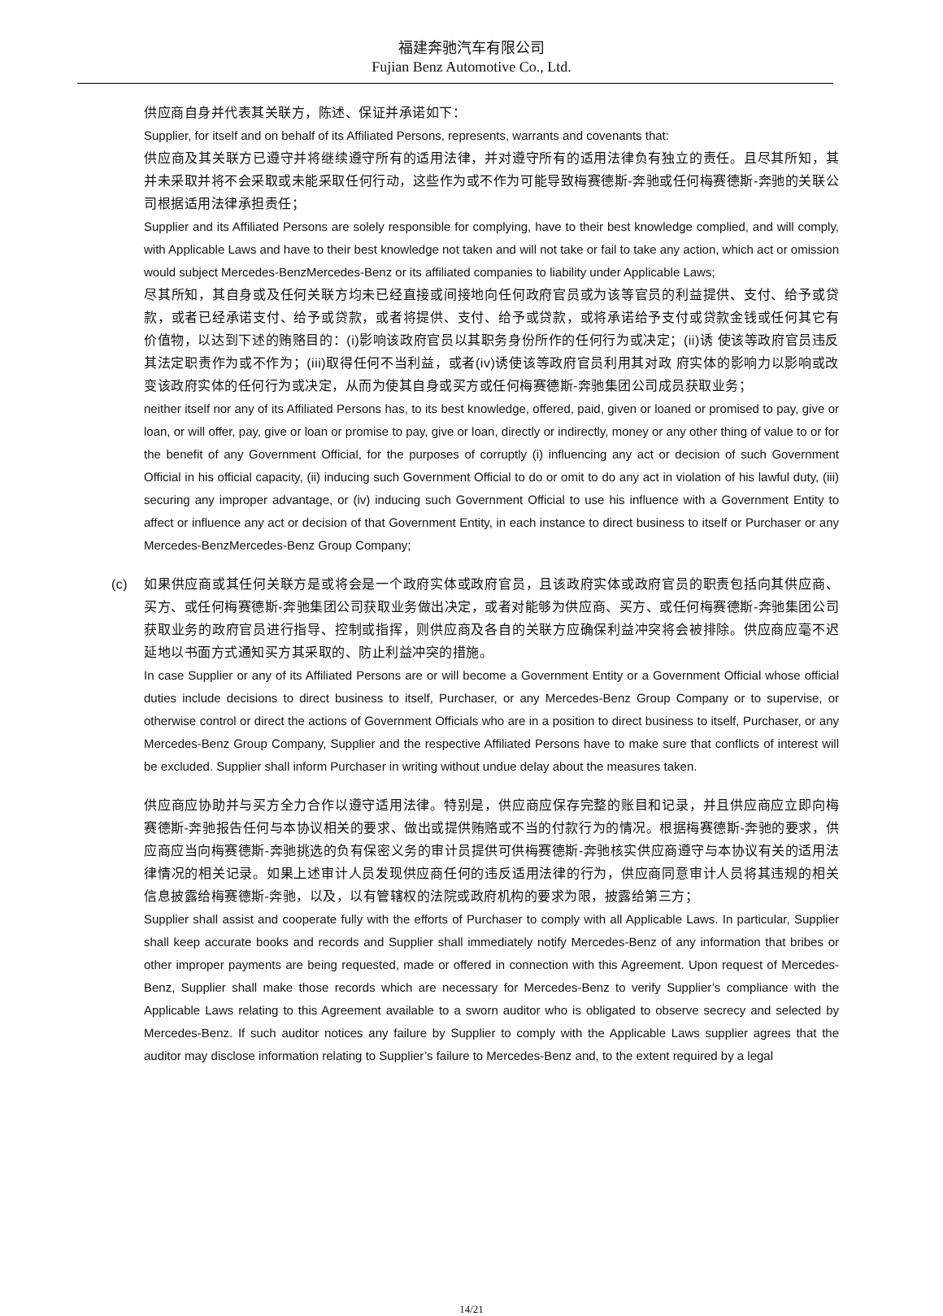福建奔驰汽车有限公司
Fujian Benz Automotive Co., Ltd.
供应商自身并代表其关联方，陈述、保证并承诺如下：
Supplier, for itself and on behalf of its Affiliated Persons, represents, warrants and covenants that:
供应商及其关联方已遵守并将继续遵守所有的适用法律，并对遵守所有的适用法律负有独立的责任。且尽其所知，其并未采取并将不会采取或未能采取任何行动，这些作为或不作为可能导致梅赛德斯-奔驰或任何梅赛德斯-奔驰的关联公司根据适用法律承担责任；
Supplier and its Affiliated Persons are solely responsible for complying, have to their best knowledge complied, and will comply, with Applicable Laws and have to their best knowledge not taken and will not take or fail to take any action, which act or omission would subject Mercedes-BenzMercedes-Benz or its affiliated companies to liability under Applicable Laws;
尽其所知，其自身或及任何关联方均未已经直接或间接地向任何政府官员或为该等官员的利益提供、支付、给予或贷款，或者已经承诺支付、给予或贷款，或者将提供、支付、给予或贷款，或将承诺给予支付或贷款金钱或任何其它有价值物，以达到下述的贿赂目的：(i)影响该政府官员以其职务身份所作的任何行为或决定；(ii)诱 使该等政府官员违反其法定职责作为或不作为；(iii)取得任何不当利益，或者(iv)诱使该等政府官员利用其对政 府实体的影响力以影响或改变该政府实体的任何行为或决定，从而为使其自身或买方或任何梅赛德斯-奔驰集团公司成员获取业务；
neither itself nor any of its Affiliated Persons has, to its best knowledge, offered, paid, given or loaned or promised to pay, give or loan, or will offer, pay, give or loan or promise to pay, give or loan, directly or indirectly, money or any other thing of value to or for the benefit of any Government Official, for the purposes of corruptly (i) influencing any act or decision of such Government Official in his official capacity, (ii) inducing such Government Official to do or omit to do any act in violation of his lawful duty, (iii) securing any improper advantage, or (iv) inducing such Government Official to use his influence with a Government Entity to affect or influence any act or decision of that Government Entity, in each instance to direct business to itself or Purchaser or any Mercedes-BenzMercedes-Benz Group Company;
(c) 如果供应商或其任何关联方是或将会是一个政府实体或政府官员，且该政府实体或政府官员的职责包括向其供应商、买方、或任何梅赛德斯-奔驰集团公司获取业务做出决定，或者对能够为供应商、买方、或任何梅赛德斯-奔驰集团公司获取业务的政府官员进行指导、控制或指挥，则供应商及各自的关联方应确保利益冲突将会被排除。供应商应毫不迟延地以书面方式通知买方其采取的、防止利益冲突的措施。
In case Supplier or any of its Affiliated Persons are or will become a Government Entity or a Government Official whose official duties include decisions to direct business to itself, Purchaser, or any Mercedes-Benz Group Company or to supervise, or otherwise control or direct the actions of Government Officials who are in a position to direct business to itself, Purchaser, or any Mercedes-Benz Group Company, Supplier and the respective Affiliated Persons have to make sure that conflicts of interest will be excluded. Supplier shall inform Purchaser in writing without undue delay about the measures taken.
供应商应协助并与买方全力合作以遵守适用法律。特别是，供应商应保存完整的账目和记录，并且供应商应立即向梅赛德斯-奔驰报告任何与本协议相关的要求、做出或提供贿赂或不当的付款行为的情况。根据梅赛德斯-奔驰的要求，供应商应当向梅赛德斯-奔驰挑选的负有保密义务的审计员提供可供梅赛德斯-奔驰核实供应商遵守与本协议有关的适用法律情况的相关记录。如果上述审计人员发现供应商任何的违反适用法律的行为，供应商同意审计人员将其违规的相关信息披露给梅赛德斯-奔驰，以及，以有管辖权的法院或政府机构的要求为限，披露给第三方；
Supplier shall assist and cooperate fully with the efforts of Purchaser to comply with all Applicable Laws. In particular, Supplier shall keep accurate books and records and Supplier shall immediately notify Mercedes-Benz of any information that bribes or other improper payments are being requested, made or offered in connection with this Agreement. Upon request of Mercedes-Benz, Supplier shall make those records which are necessary for Mercedes-Benz to verify Supplier’s compliance with the Applicable Laws relating to this Agreement available to a sworn auditor who is obligated to observe secrecy and selected by Mercedes-Benz. If such auditor notices any failure by Supplier to comply with the Applicable Laws supplier agrees that the auditor may disclose information relating to Supplier’s failure to Mercedes-Benz and, to the extent required by a legal
14/21